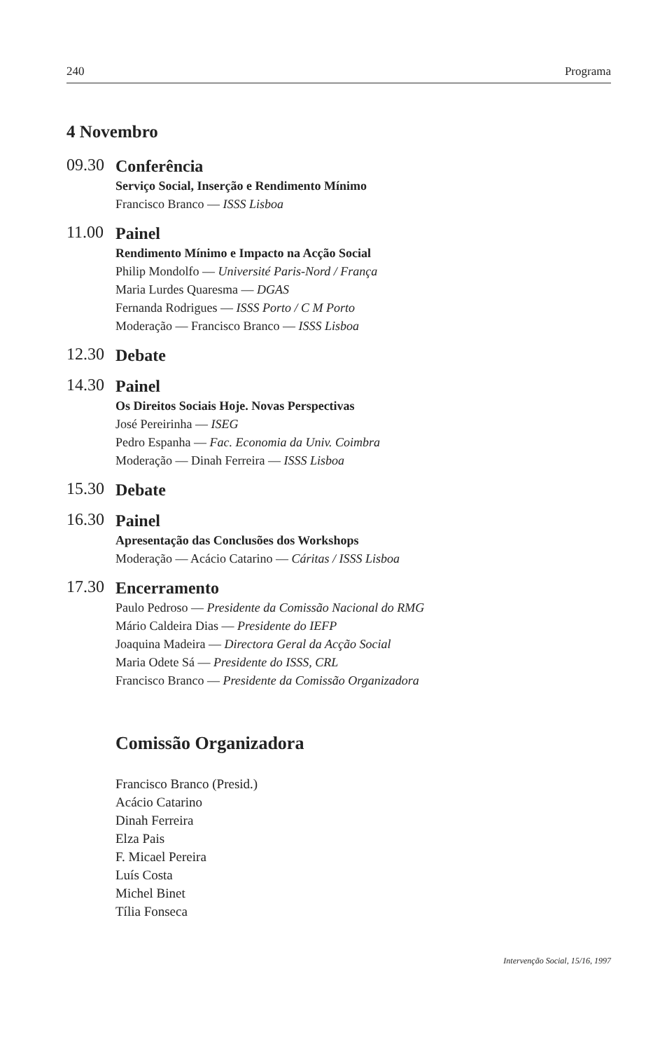240 Programa
4 Novembro
09.30
Conferência
Serviço Social, Inserção e Rendimento Mínimo
Francisco Branco — ISSS Lisboa
11.00
Painel
Rendimento Mínimo e Impacto na Acção Social
Philip Mondolfo — Université Paris-Nord / França
Maria Lurdes Quaresma — DGAS
Fernanda Rodrigues — ISSS Porto / C M Porto
Moderação — Francisco Branco — ISSS Lisboa
12.30
Debate
14.30
Painel
Os Direitos Sociais Hoje. Novas Perspectivas
José Pereirinha — ISEG
Pedro Espanha — Fac. Economia da Univ. Coimbra
Moderação — Dinah Ferreira — ISSS Lisboa
15.30
Debate
16.30
Painel
Apresentação das Conclusões dos Workshops
Moderação — Acácio Catarino — Cáritas / ISSS Lisboa
17.30
Encerramento
Paulo Pedroso — Presidente da Comissão Nacional do RMG
Mário Caldeira Dias — Presidente do IEFP
Joaquina Madeira — Directora Geral da Acção Social
Maria Odete Sá — Presidente do ISSS, CRL
Francisco Branco — Presidente da Comissão Organizadora
Comissão Organizadora
Francisco Branco (Presid.)
Acácio Catarino
Dinah Ferreira
Elza Pais
F. Micael Pereira
Luís Costa
Michel Binet
Tília Fonseca
Intervenção Social, 15/16, 1997